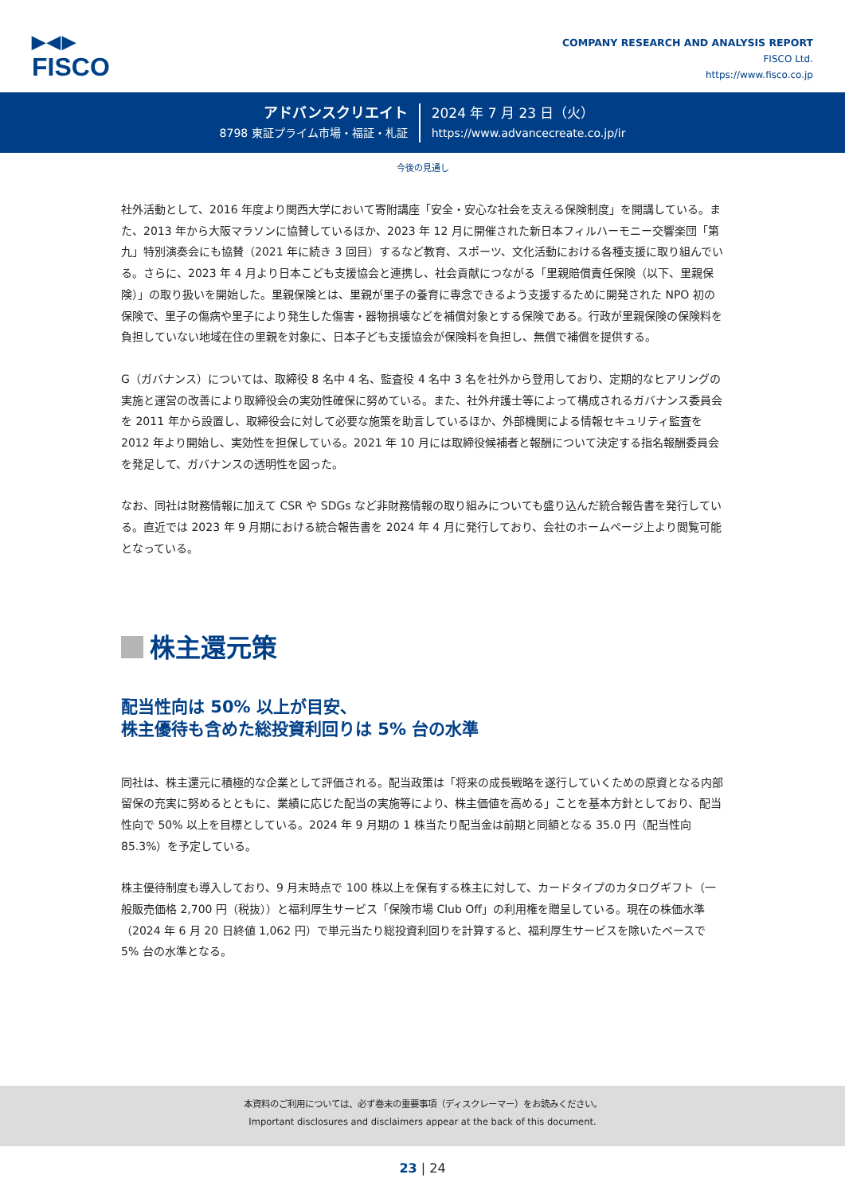▶◀▶
FISCO
COMPANY RESEARCH AND ANALYSIS REPORT
FISCO Ltd.
https://www.fisco.co.jp
アドバンスクリエイト
8798 東証プライム市場・福証・札証
2024 年 7 月 23 日（火）
https://www.advancecreate.co.jp/ir
今後の見通し
社外活動として、2016 年度より関西大学において寄附講座「安全・安心な社会を支える保険制度」を開講している。また、2013 年から大阪マラソンに協賛しているほか、2023 年 12 月に開催された新日本フィルハーモニー交響楽団「第九」特別演奏会にも協賛（2021 年に続き 3 回目）するなど教育、スポーツ、文化活動における各種支援に取り組んでいる。さらに、2023 年 4 月より日本こども支援協会と連携し、社会貢献につながる「里親賠償責任保険（以下、里親保険）」の取り扱いを開始した。里親保険とは、里親が里子の養育に専念できるよう支援するために開発された NPO 初の保険で、里子の傷病や里子により発生した傷害・器物損壊などを補償対象とする保険である。行政が里親保険の保険料を負担していない地域在住の里親を対象に、日本子ども支援協会が保険料を負担し、無償で補償を提供する。
G（ガバナンス）については、取締役 8 名中 4 名、監査役 4 名中 3 名を社外から登用しており、定期的なヒアリングの実施と運営の改善により取締役会の実効性確保に努めている。また、社外弁護士等によって構成されるガバナンス委員会を 2011 年から設置し、取締役会に対して必要な施策を助言しているほか、外部機関による情報セキュリティ監査を 2012 年より開始し、実効性を担保している。2021 年 10 月には取締役候補者と報酬について決定する指名報酬委員会を発足して、ガバナンスの透明性を図った。
なお、同社は財務情報に加えて CSR や SDGs など非財務情報の取り組みについても盛り込んだ統合報告書を発行している。直近では 2023 年 9 月期における統合報告書を 2024 年 4 月に発行しており、会社のホームページ上より閲覧可能となっている。
株主還元策
配当性向は 50% 以上が目安、
株主優待も含めた総投資利回りは 5% 台の水準
同社は、株主還元に積極的な企業として評価される。配当政策は「将来の成長戦略を遂行していくための原資となる内部留保の充実に努めるとともに、業績に応じた配当の実施等により、株主価値を高める」ことを基本方針としており、配当性向で 50% 以上を目標としている。2024 年 9 月期の 1 株当たり配当金は前期と同額となる 35.0 円（配当性向 85.3%）を予定している。
株主優待制度も導入しており、9 月末時点で 100 株以上を保有する株主に対して、カードタイプのカタログギフト（一般販売価格 2,700 円（税抜））と福利厚生サービス「保険市場 Club Off」の利用権を贈呈している。現在の株価水準（2024 年 6 月 20 日終値 1,062 円）で単元当たり総投資利回りを計算すると、福利厚生サービスを除いたベースで 5% 台の水準となる。
本資料のご利用については、必ず巻末の重要事項（ディスクレーマー）をお読みください。
Important disclosures and disclaimers appear at the back of this document.
23 | 24